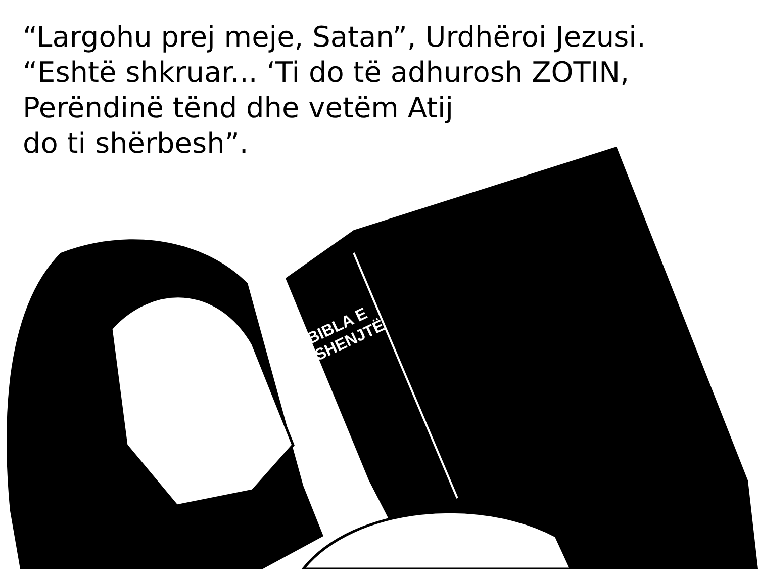“Largohu prej meje, Satan”, Urdhëroi Jezusi.
“Eshtë shkruar... ‘Ti do të adhurosh ZOTIN,
Perëndinë tënd dhe vetëm Atij
do ti shërbesh”.
BIBLA E
SHENJTË